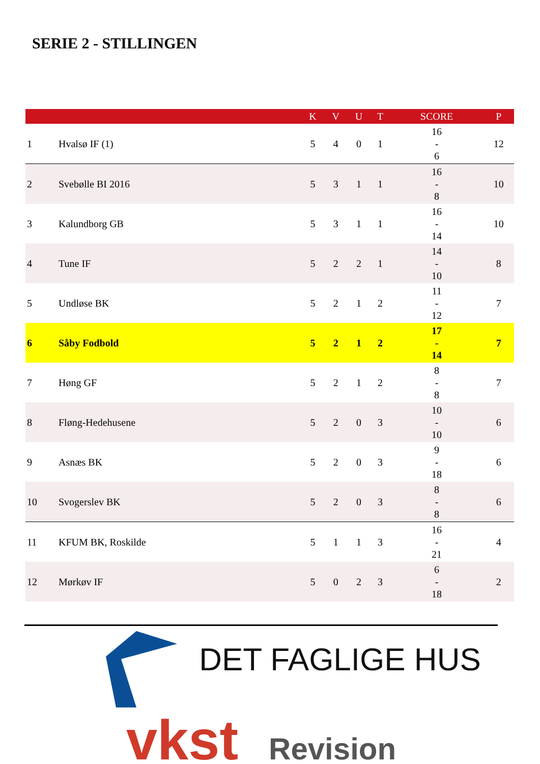SERIE 2 - STILLINGEN
| | | K | V | U | T | SCORE | P |
| --- | --- | --- | --- | --- | --- | --- | --- |
| 1 | Hvalsø IF (1) | 5 | 4 | 0 | 1 | 16 - 6 | 12 |
| 2 | Svebølle BI 2016 | 5 | 3 | 1 | 1 | 16 - 8 | 10 |
| 3 | Kalundborg GB | 5 | 3 | 1 | 1 | 16 - 14 | 10 |
| 4 | Tune IF | 5 | 2 | 2 | 1 | 14 - 10 | 8 |
| 5 | Undløse BK | 5 | 2 | 1 | 2 | 11 - 12 | 7 |
| 6 | Såby Fodbold | 5 | 2 | 1 | 2 | 17 - 14 | 7 |
| 7 | Høng GF | 5 | 2 | 1 | 2 | 8 - 8 | 7 |
| 8 | Fløng-Hedehusene | 5 | 2 | 0 | 3 | 10 - 10 | 6 |
| 9 | Asnæs BK | 5 | 2 | 0 | 3 | 9 - 18 | 6 |
| 10 | Svogerslev BK | 5 | 2 | 0 | 3 | 8 - 8 | 6 |
| 11 | KFUM BK, Roskilde | 5 | 1 | 1 | 3 | 16 - 21 | 4 |
| 12 | Mørkøv IF | 5 | 0 | 2 | 3 | 6 - 18 | 2 |
DET FAGLIGE HUS
vkst Revision